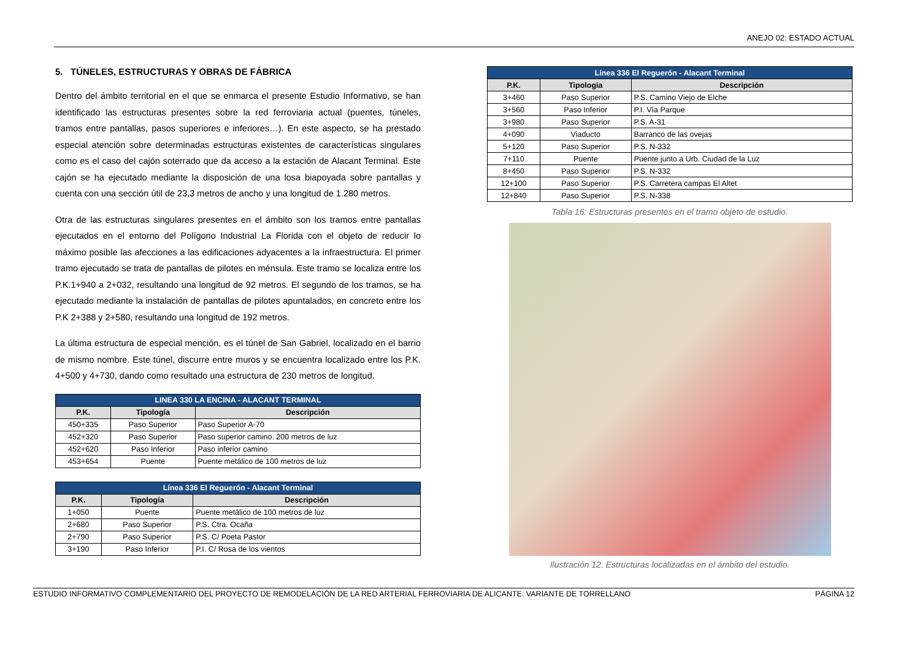ANEJO 02: ESTADO ACTUAL
5. TÚNELES, ESTRUCTURAS Y OBRAS DE FÁBRICA
Dentro del ámbito territorial en el que se enmarca el presente Estudio Informativo, se han identificado las estructuras presentes sobre la red ferroviaria actual (puentes, túneles, tramos entre pantallas, pasos superiores e inferiores…). En este aspecto, se ha prestado especial atención sobre determinadas estructuras existentes de características singulares como es el caso del cajón soterrado que da acceso a la estación de Alacant Terminal. Este cajón se ha ejecutado mediante la disposición de una losa biapoyada sobre pantallas y cuenta con una sección útil de 23,3 metros de ancho y una longitud de 1.280 metros.
Otra de las estructuras singulares presentes en el ámbito son los tramos entre pantallas ejecutados en el entorno del Polígono Industrial La Florida con el objeto de reducir lo máximo posible las afecciones a las edificaciones adyacentes a la infraestructura. El primer tramo ejecutado se trata de pantallas de pilotes en ménsula. Este tramo se localiza entre los P.K.1+940 a 2+032, resultando una longitud de 92 metros. El segundo de los tramos, se ha ejecutado mediante la instalación de pantallas de pilotes apuntalados, en concreto entre los P.K 2+388 y 2+580, resultando una longitud de 192 metros.
La última estructura de especial mención, es el túnel de San Gabriel, localizado en el barrio de mismo nombre. Este túnel, discurre entre muros y se encuentra localizado entre los P.K. 4+500 y 4+730, dando como resultado una estructura de 230 metros de longitud.
| LINEA 330 LA ENCINA - ALACANT TERMINAL | | |
| --- | --- | --- |
| P.K. | Tipología | Descripción |
| 450+335 | Paso Superior | Paso Superior A-70 |
| 452+320 | Paso Superior | Paso superior camino. 200 metros de luz |
| 452+620 | Paso Inferior | Paso inferior camino |
| 453+654 | Puente | Puente metálico de 100 metros de luz |
| Línea 336 El Reguerón - Alacant Terminal | | |
| --- | --- | --- |
| P.K. | Tipología | Descripción |
| 1+050 | Puente | Puente metálico de 100 metros de luz |
| 2+680 | Paso Superior | P.S. Ctra. Ocaña |
| 2+790 | Paso Superior | P.S. C/ Poeta Pastor |
| 3+190 | Paso Inferior | P.I. C/ Rosa de los vientos |
| Línea 336 El Reguerón - Alacant Terminal | | |
| --- | --- | --- |
| P.K. | Tipología | Descripción |
| 3+460 | Paso Superior | P.S. Camino Viejo de Elche |
| 3+560 | Paso Inferior | P.I. Vía Parque |
| 3+980 | Paso Superior | P.S. A-31 |
| 4+090 | Viaducto | Barranco de las ovejas |
| 5+120 | Paso Superior | P.S. N-332 |
| 7+110 | Puente | Puente junto a Urb. Ciudad de la Luz |
| 8+450 | Paso Superior | P.S. N-332 |
| 12+100 | Paso Superior | P.S. Carretera campas El Altet |
| 12+840 | Paso Superior | P.S. N-338 |
Tabla 16: Estructuras presentes en el tramo objeto de estudio.
Ilustración 12. Estructuras localizadas en el ámbito del estudio.
ESTUDIO INFORMATIVO COMPLEMENTARIO DEL PROYECTO DE REMODELACIÓN DE LA RED ARTERIAL FERROVIARIA DE ALICANTE. VARIANTE DE TORRELLANO PÁGINA 12